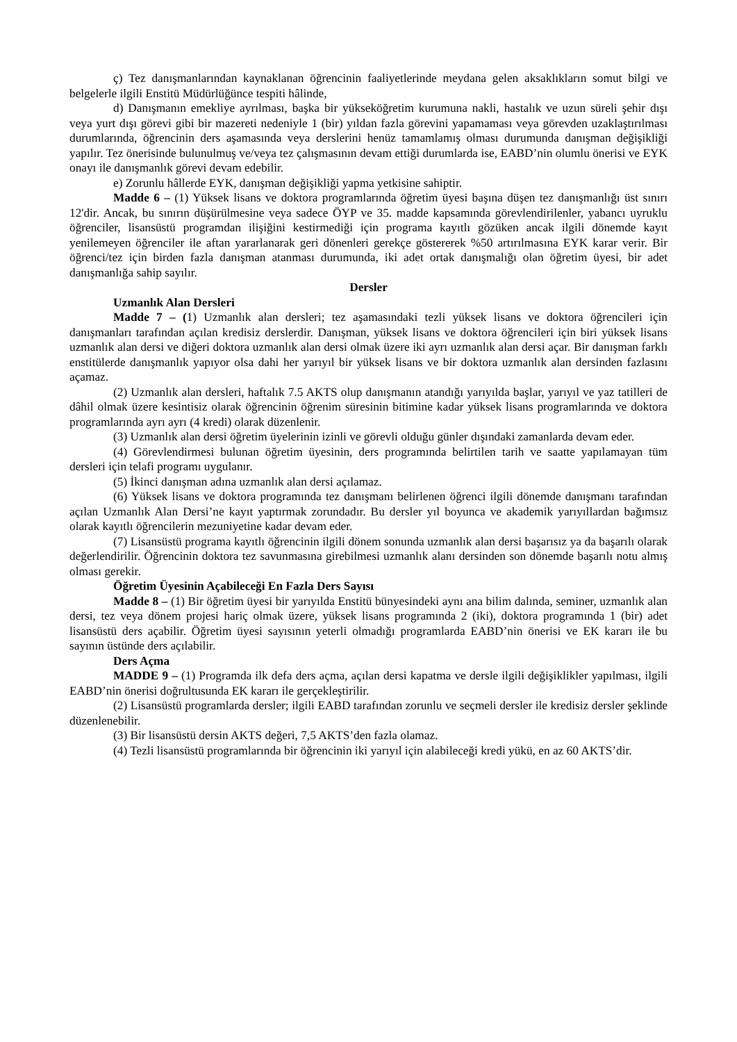ç) Tez danışmanlarından kaynaklanan öğrencinin faaliyetlerinde meydana gelen aksaklıkların somut bilgi ve belgelerle ilgili Enstitü Müdürlüğünce tespiti hâlinde,
d) Danışmanın emekliye ayrılması, başka bir yükseköğretim kurumuna nakli, hastalık ve uzun süreli şehir dışı veya yurt dışı görevi gibi bir mazereti nedeniyle 1 (bir) yıldan fazla görevini yapamaması veya görevden uzaklaştırılması durumlarında, öğrencinin ders aşamasında veya derslerini henüz tamamlamış olması durumunda danışman değişikliği yapılır. Tez önerisinde bulunulmuş ve/veya tez çalışmasının devam ettiği durumlarda ise, EABD’nin olumlu önerisi ve EYK onayı ile danışmanlık görevi devam edebilir.
e) Zorunlu hâllerde EYK, danışman değişikliği yapma yetkisine sahiptir.
Madde 6 – (1) Yüksek lisans ve doktora programlarında öğretim üyesi başına düşen tez danışmanlığı üst sınırı 12'dir. Ancak, bu sınırın düşürülmesine veya sadece ÖYP ve 35. madde kapsamında görevlendirilenler, yabancı uyruklu öğrenciler, lisansüstü programdan ilişiğini kestirmediği için programa kayıtlı gözüken ancak ilgili dönemde kayıt yenilemeyen öğrenciler ile aftan yararlanarak geri dönenleri gerekçe göstererek %50 artırılmasına EYK karar verir. Bir öğrenci/tez için birden fazla danışman atanması durumunda, iki adet ortak danışmalığı olan öğretim üyesi, bir adet danışmanlığa sahip sayılır.
Dersler
Uzmanlık Alan Dersleri
Madde 7 – (1) Uzmanlık alan dersleri; tez aşamasındaki tezli yüksek lisans ve doktora öğrencileri için danışmanları tarafından açılan kredisiz derslerdir. Danışman, yüksek lisans ve doktora öğrencileri için biri yüksek lisans uzmanlık alan dersi ve diğeri doktora uzmanlık alan dersi olmak üzere iki ayrı uzmanlık alan dersi açar. Bir danışman farklı enstitülerde danışmanlık yapıyor olsa dahi her yarıyıl bir yüksek lisans ve bir doktora uzmanlık alan dersinden fazlasını açamaz.
(2) Uzmanlık alan dersleri, haftalık 7.5 AKTS olup danışmanın atandığı yarıyılda başlar, yarıyıl ve yaz tatilleri de dâhil olmak üzere kesintisiz olarak öğrencinin öğrenim süresinin bitimine kadar yüksek lisans programlarında ve doktora programlarında ayrı ayrı (4 kredi) olarak düzenlenir.
(3) Uzmanlık alan dersi öğretim üyelerinin izinli ve görevli olduğu günler dışındaki zamanlarda devam eder.
(4) Görevlendirmesi bulunan öğretim üyesinin, ders programında belirtilen tarih ve saatte yapılamayan tüm dersleri için telafi programı uygulanır.
(5) İkinci danışman adına uzmanlık alan dersi açılamaz.
(6) Yüksek lisans ve doktora programında tez danışmanı belirlenen öğrenci ilgili dönemde danışmanı tarafından açılan Uzmanlık Alan Dersi’ne kayıt yaptırmak zorundadır. Bu dersler yıl boyunca ve akademik yarıyıllardan bağımsız olarak kayıtlı öğrencilerin mezuniyetine kadar devam eder.
(7) Lisansüstü programa kayıtlı öğrencinin ilgili dönem sonunda uzmanlık alan dersi başarısız ya da başarılı olarak değerlendirilir. Öğrencinin doktora tez savunmasına girebilmesi uzmanlık alanı dersinden son dönemde başarılı notu almış olması gerekir.
Öğretim Üyesinin Açabileceği En Fazla Ders Sayısı
Madde 8 – (1) Bir öğretim üyesi bir yarıyılda Enstitü bünyesindeki aynı ana bilim dalında, seminer, uzmanlık alan dersi, tez veya dönem projesi hariç olmak üzere, yüksek lisans programında 2 (iki), doktora programında 1 (bir) adet lisansüstü ders açabilir. Öğretim üyesi sayısının yeterli olmadığı programlarda EABD’nin önerisi ve EK kararı ile bu sayının üstünde ders açılabilir.
Ders Açma
MADDE 9 – (1) Programda ilk defa ders açma, açılan dersi kapatma ve dersle ilgili değişiklikler yapılması, ilgili EABD’nin önerisi doğrultusunda EK kararı ile gerçekleştirilir.
(2) Lisansüstü programlarda dersler; ilgili EABD tarafından zorunlu ve seçmeli dersler ile kredisiz dersler şeklinde düzenlenebilir.
(3) Bir lisansüstü dersin AKTS değeri, 7,5 AKTS’den fazla olamaz.
(4) Tezli lisansüstü programlarında bir öğrencinin iki yarıyıl için alabileceği kredi yükü, en az 60 AKTS’dir.